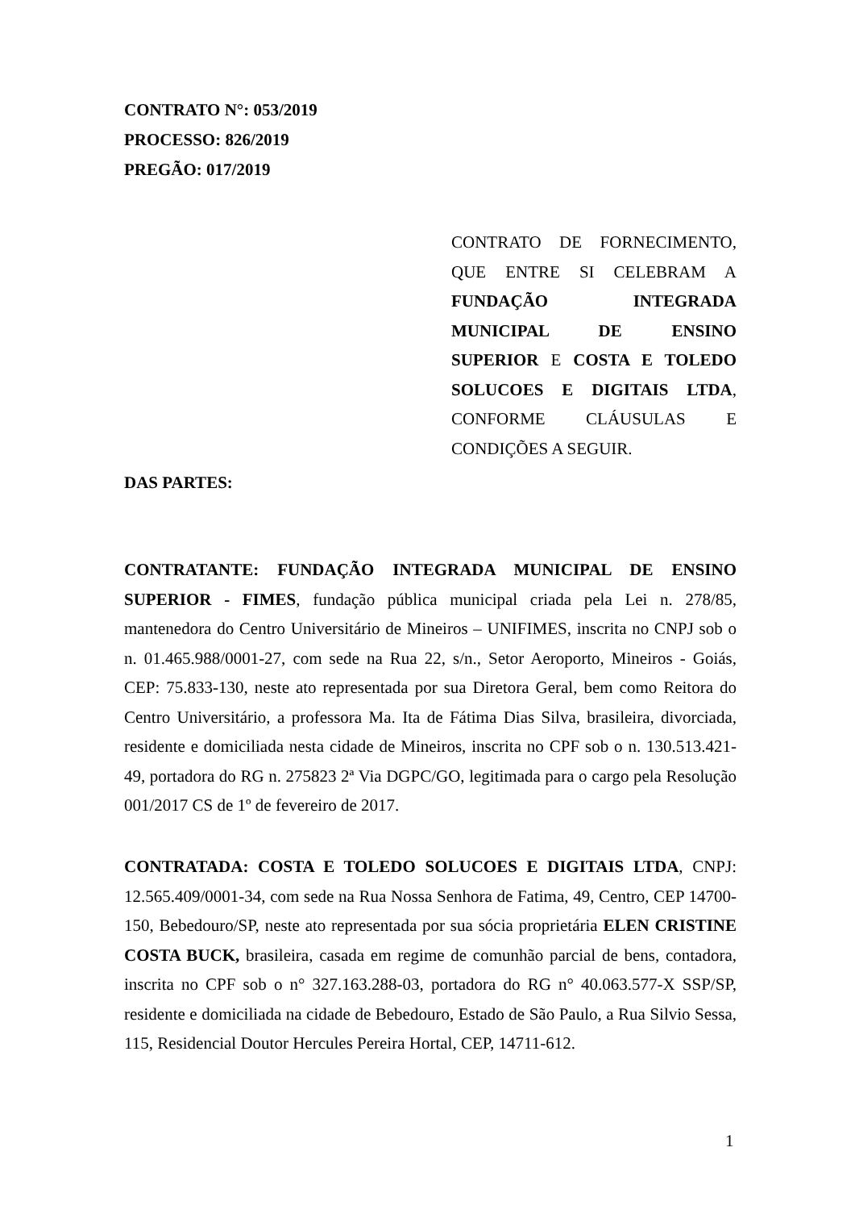CONTRATO N°: 053/2019
PROCESSO: 826/2019
PREGÃO: 017/2019
CONTRATO DE FORNECIMENTO, QUE ENTRE SI CELEBRAM A FUNDAÇÃO INTEGRADA MUNICIPAL DE ENSINO SUPERIOR E COSTA E TOLEDO SOLUCOES E DIGITAIS LTDA, CONFORME CLÁUSULAS E CONDIÇÕES A SEGUIR.
DAS PARTES:
CONTRATANTE: FUNDAÇÃO INTEGRADA MUNICIPAL DE ENSINO SUPERIOR - FIMES, fundação pública municipal criada pela Lei n. 278/85, mantenedora do Centro Universitário de Mineiros – UNIFIMES, inscrita no CNPJ sob o n. 01.465.988/0001-27, com sede na Rua 22, s/n., Setor Aeroporto, Mineiros - Goiás, CEP: 75.833-130, neste ato representada por sua Diretora Geral, bem como Reitora do Centro Universitário, a professora Ma. Ita de Fátima Dias Silva, brasileira, divorciada, residente e domiciliada nesta cidade de Mineiros, inscrita no CPF sob o n. 130.513.421-49, portadora do RG n. 275823 2ª Via DGPC/GO, legitimada para o cargo pela Resolução 001/2017 CS de 1º de fevereiro de 2017.
CONTRATADA: COSTA E TOLEDO SOLUCOES E DIGITAIS LTDA, CNPJ: 12.565.409/0001-34, com sede na Rua Nossa Senhora de Fatima, 49, Centro, CEP 14700-150, Bebedouro/SP, neste ato representada por sua sócia proprietária ELEN CRISTINE COSTA BUCK, brasileira, casada em regime de comunhão parcial de bens, contadora, inscrita no CPF sob o n° 327.163.288-03, portadora do RG n° 40.063.577-X SSP/SP, residente e domiciliada na cidade de Bebedouro, Estado de São Paulo, a Rua Silvio Sessa, 115, Residencial Doutor Hercules Pereira Hortal, CEP, 14711-612.
1